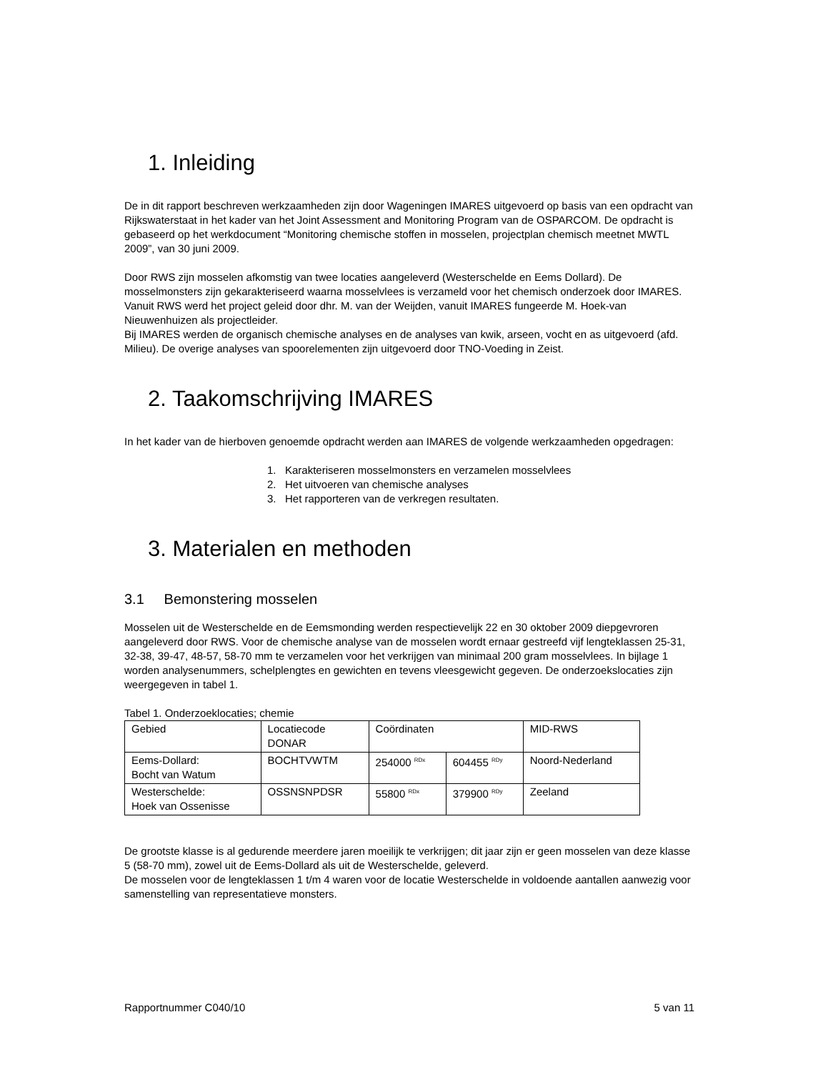1. Inleiding
De in dit rapport beschreven werkzaamheden zijn door Wageningen IMARES uitgevoerd op basis van een opdracht van Rijkswaterstaat in het kader van het Joint Assessment and Monitoring Program van de OSPARCOM. De opdracht is gebaseerd op het werkdocument “Monitoring chemische stoffen in mosselen, projectplan chemisch meetnet MWTL 2009”, van 30 juni 2009.
Door RWS zijn mosselen afkomstig van twee locaties aangeleverd (Westerschelde en Eems Dollard). De mosselmonsters zijn gekarakteriseerd waarna mosselvlees is verzameld voor het chemisch onderzoek door IMARES.
Vanuit RWS werd het project geleid door dhr. M. van der Weijden, vanuit IMARES fungeerde M. Hoek-van Nieuwenhuizen als projectleider.
Bij IMARES werden de organisch chemische analyses en de analyses van kwik, arseen, vocht en as uitgevoerd (afd. Milieu). De overige analyses van spoorelementen zijn uitgevoerd door TNO-Voeding in Zeist.
2. Taakomschrijving IMARES
In het kader van de hierboven genoemde opdracht werden aan IMARES de volgende werkzaamheden opgedragen:
1. Karakteriseren mosselmonsters en verzamelen mosselvlees
2. Het uitvoeren van chemische analyses
3. Het rapporteren van de verkregen resultaten.
3. Materialen en methoden
3.1 Bemonstering mosselen
Mosselen uit de Westerschelde en de Eemsmonding werden respectievelijk 22 en 30 oktober 2009 diepgevroren aangeleverd door RWS. Voor de chemische analyse van de mosselen wordt ernaar gestreefd vijf lengteklassen 25-31, 32-38, 39-47, 48-57, 58-70 mm te verzamelen voor het verkrijgen van minimaal 200 gram mosselvlees. In bijlage 1 worden analysenummers, schelplengtes en gewichten en tevens vleesgewicht gegeven. De onderzoekslocaties zijn weergegeven in tabel 1.
Tabel 1. Onderzoeklocaties; chemie
| Gebied | Locatiecode DONAR | Coördinaten | | MID-RWS |
| Eems-Dollard: Bocht van Watum | BOCHTVWTM | 254000 <sup>RDx</sup> | 604455 <sup>RDy</sup> | Noord-Nederland |
| Westerschelde: Hoek van Ossenisse | OSSNSNPDSR | 55800 <sup>RDx</sup> | 379900 <sup>RDy</sup> | Zeeland |
De grootste klasse is al gedurende meerdere jaren moeilijk te verkrijgen; dit jaar zijn er geen mosselen van deze klasse 5 (58-70 mm), zowel uit de Eems-Dollard als uit de Westerschelde, geleverd.
De mosselen voor de lengteklassen 1 t/m 4 waren voor de locatie Westerschelde in voldoende aantallen aanwezig voor samenstelling van representatieve monsters.
Rapportnummer C040/10 5 van 11